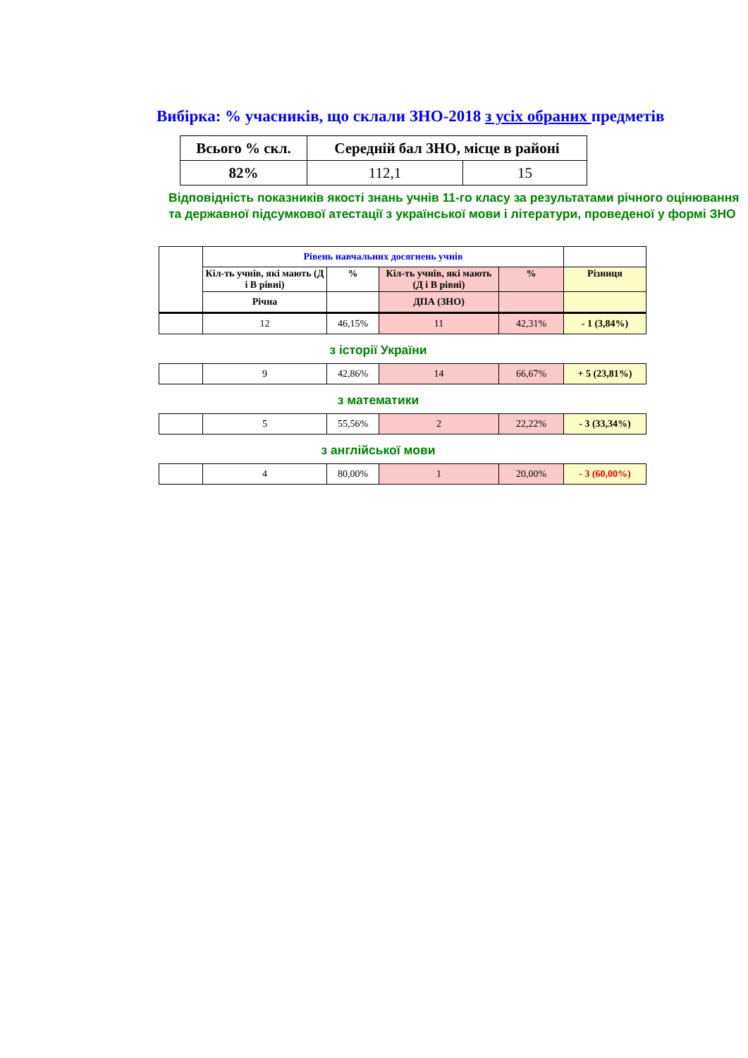Вибірка: % учасників, що склали ЗНО-2018 з усіх обраних предметів
| Всього % скл. | Середній бал ЗНО, місце в районі | |
| --- | --- | --- |
| 82% | 112,1 | 15 |
Відповідність показників якості знань учнів 11-го класу за результатами річного оцінювання та державної підсумкової атестації з української мови і літератури, проведеної у формі ЗНО
| | Рівень навчальних досягнень учнів | | | | |
| | Кіл-ть учнів, які мають (Д і В рівні) | % | Кіл-ть учнів, які мають (Д і В рівні) | % | Різниця |
| | Річна | | ДПА (ЗНО) | | |
| | 12 | 46,15% | 11 | 42,31% | - 1 (3,84%) |
з історії України
| | 9 | 42,86% | 14 | 66,67% | + 5 (23,81%) |
з математики
| | 5 | 55,56% | 2 | 22,22% | - 3 (33,34%) |
з англійської мови
| | 4 | 80,00% | 1 | 20,00% | - 3 (60,00%) |